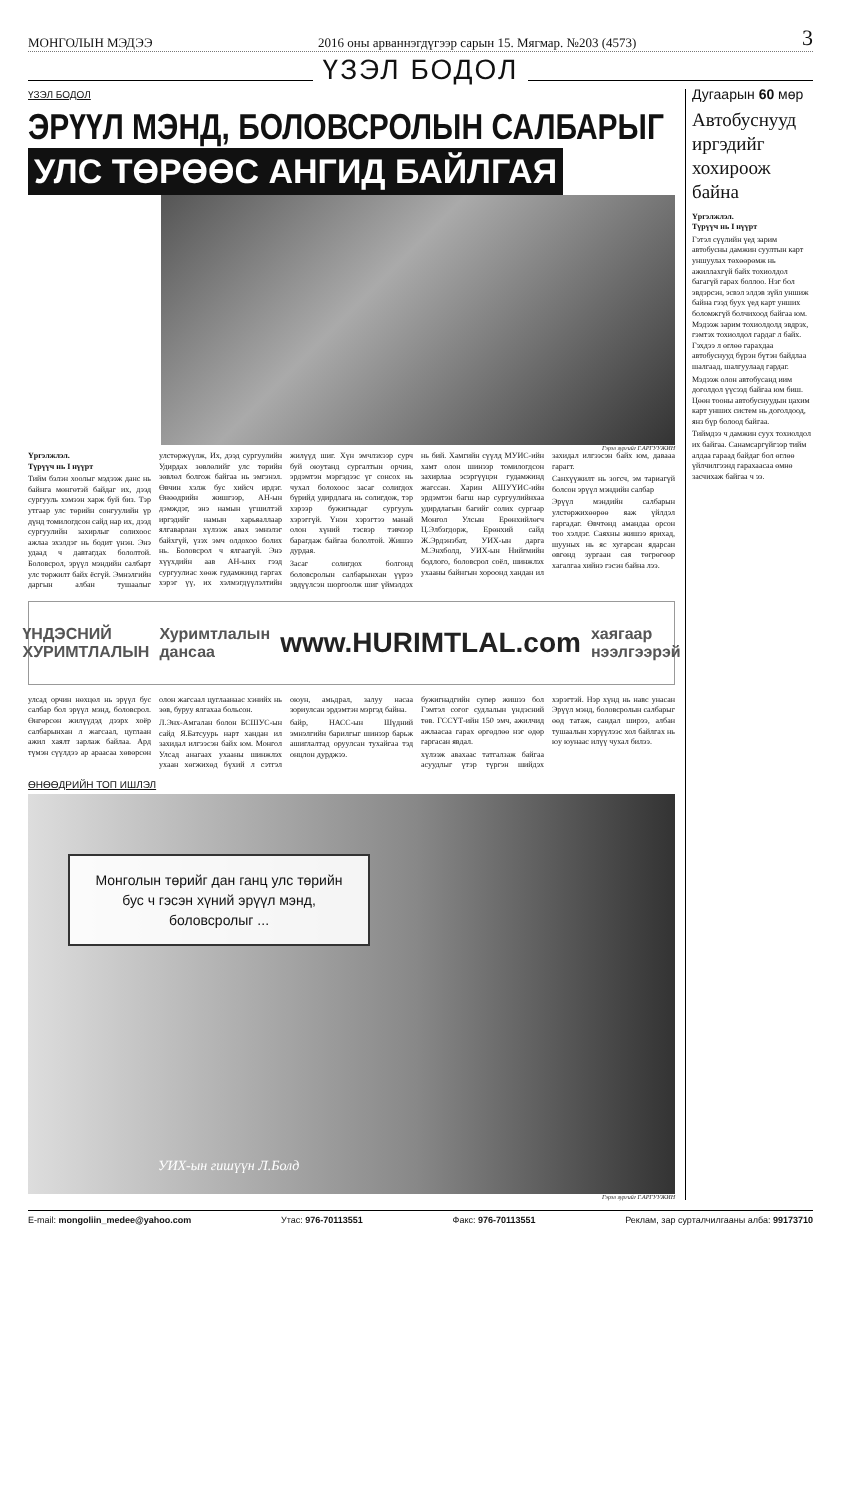МОНГОЛЫН МЭДЭЭ 2016 оны арваннэгдүгээр сарын 15. Мягмар. №203 (4573) 3
ҮЗЭЛ БОДОЛ
ҮЗЭЛ БОДОЛ
ЭРҮҮЛ МЭНД, БОЛОВСРОЛЫН САЛБАРЫГ
УЛС ТӨРӨӨС АНГИД БАЙЛГАЯ
Гэрэл зургийг Г.АРГУУЖИН
Үргэлжлэл.
Түрүүч нь I нүүрт
Тийм бэлэн хоолыг мэдээж данс нь байнга мөнгөтэй байдаг их, дээд сургууль хэмээн харж буй биз. Тэр утгаар улс төрийн сонгуулийн үр дүнд томилогдсон сайд нар их, дээд сургуулийн захирлыг солихоос ажлаа эхэлдэг нь бодит үнэн. Энэ удаад ч давтагдах бололтой. Боловсрол, эрүүл мэндийн салбарт улс төржилт байх ёсгүй. Эмнэлгийн даргын албан тушаалыг улстөржүүлж, Их, дээд сургуулийн Удирдах зөвлөлийг улс төрийн зөвлөл болгож байгаа нь эмгэнэл. Өвчин хэлж бус хийсч ирдэг. Өнөөдрийн жишгээр, АН-ын дэмждэг, энэ намын үгшилтэй иргэдийг намын харьяаллаар ялгаварлан хүлээж авах эмнэлэг байхгүй, үзэх эмч олдохоо болих нь. Боловсрол ч ялгаагүй. Энэ хүүхдийн аав АН-ынх гээд сургуулиас хөөж гудамжинд гаргах хэрэг үү, их хэлмэгдүүлэлтийн жилүүд шиг. Хүн эмчлэхээр сурч буй оюутанд сургалтын орчин, эрдэмтэн мэргэдээс үг сонсох нь чухал болохоос засаг солигдох бүрийд удирдлага нь солигдож, тэр хэрээр бужигнадаг сургууль хэрэггүй. Үнэн хэрэгтээ манай олон хүний тэсвэр тэвчээр барагдаж байгаа бололтой. Жишээ дурдая.
Засаг солигдох болгонд боловсролын салбарынхан үүрээ эвдүүлсэн шоргоолж шиг үймэлдэх нь бий. Хамгийн сүүлд МУИС-ийн хамт олон шинээр томилогдсон захирлаа эсэргүүцэн гудамжинд жагссан. Харин АШУҮИС-ийн эрдэмтэн багш нар сургуулийнхаа удирдлагын багийг солих сургаар Монгол Улсын Ерөнхийлөгч Ц.Элбэгдорж, Ерөнхий сайд Ж.Эрдэнэбат, УИХ-ын дарга М.Энхболд, УИХ-ын Нийгмийн бодлого, боловсрол соёл, шинжлэх ухааны байнгын хороонд хандан ил захидал илгээсэн байх юм, давааа гарагт.
Санхүүжилт нь зогсч, эм тариагүй болсон эрүүл мэндийн салбар
Эрүүл мэндийн салбарын улстөржихөөрөө яаж үйлдэл гаргадаг. Өвчтөнд амандаа орсон тоо хэлдэг. Саяхны жишээ ярихад, шууных нь яс хугарсан ядарсан өвгөнд зургаан сая төгрөгөөр хагалгаа хийнэ гэсэн байна лээ.
ҮНДЭСНИЙ ХУРИМТЛАЛЫН Хуримтлалын дансаа www.HURIMTLAL.com хаягаар нээлгээрэй
улсад орчин нөхцөл нь эрүүл бус салбар бол эрүүл мэнд, боловсрол. Өнгөрсөн жилүүдэд дээрх хоёр салбарынхан л жагсаал, цуглаан ажил хаялт зарлаж байлаа. Ард түмэн сүүлдээ ар араасаа хөвөрсөн олон жагсаал цуглаанаас хэнийх нь зөв, буруу ялгахаа больсон.
Л.Энх-Амгалан болон БСШУС-ын сайд Я.Батсуурь нарт хандан ил захидал илгээсэн байх юм. Монгол Улсад анагаах ухааны шинжлэх ухаан хөгжихөд бүхий л сэтгэл оюун, амьдрал, залуу насаа зориулсан эрдэмтэн мэргэд байна.
байр, НАСС-ын Шүдний эмнэлгийн барилгыг шинээр барьж ашиглалтад оруулсан тухайгаа тэд онцлон дурджээ.
бужигнадгийн супер жишээ бол Гэмтэл согог судлалын үндэсний төв. ГССҮТ-ийн 150 эмч, ажилчид ажлаасаа гарах өргөдлөө нэг өдөр гаргасан явдал.
хүлээж авахаас татгалзаж байгаа асуудлыг үтэр түргэн шийдэх хэрэгтэй. Нэр хүнд нь навс унасан Эрүүл мэнд, боловсролын салбарыг өөд татаж, сандал ширээ, албан тушаалын хэрүүлээс хол байлгах нь юу юунаас илүү чухал билээ.
ӨНӨӨДРИЙН ТОП ИШЛЭЛ
Монголын төрийг дан ганц улс төрийн бус ч гэсэн хүний эрүүл мэнд, боловсролыг ...
УИХ-ын гишүүн Л.Болд
Гэрэл зургийг Г.АРГУУЖИН
Дугаарын 60 мөр
Автобуснууд иргэдийг хохироож байна
Үргэлжлэл.
Түрүүч нь I нүүрт
Гэтэл сүүлийн үед зарим автобусны дамжин суултын карт уншуулах төхөөрөмж нь ажиллахгүй байх тохиолдол багагүй гарах боллоо. Нэг бол эвдэрсэн, эсвэл элдэв зүйл уншиж байна гээд буух үед карт унших боломжгүй болчихоод байгаа юм. Мэдээж зарим тохиолдолд эвдрэх, гэмтэх тохиолдол гардаг л байх. Гэхдээ л өглөө гарахдаа автобуснууд бүрэн бүтэн байдлаа шалгаад, шалгуулаад гардаг.
Мэдээж олон автобусанд иим доголдол үүсээд байгаа юм биш. Цөөн тооны автобуснуудын цахим карт унших систем нь доголдоод, янз бүр болоод байгаа.
Тиймдээ ч дамжин суух тохиолдол их байгаа. Санамсаргүйгээр тийм алдаа гараад байдаг бол өглөө үйлчилгээнд гарахаасаа өмнө засчихаж байгаа ч ээ.
E-mail: mongoliin_medee@yahoo.com Утас: 976-70113551 Факс: 976-70113551 Реклам, зар сурталчилгааны алба: 99173710